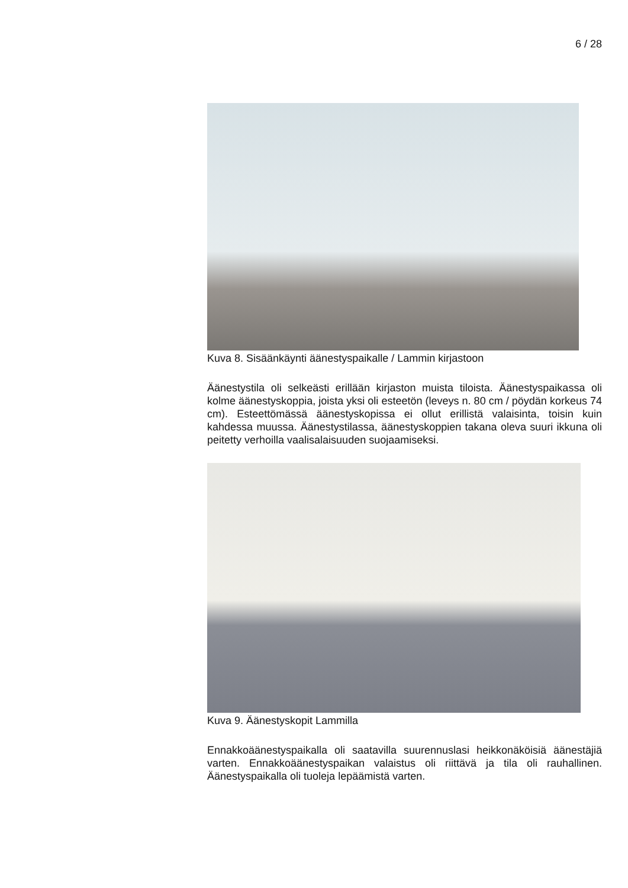6 / 28
Kuva 8. Sisäänkäynti äänestyspaikalle / Lammin kirjastoon
Äänestystila oli selkeästi erillään kirjaston muista tiloista. Äänestyspai­kassa oli kolme äänestyskoppia, joista yksi oli esteetön (leveys n. 80 cm / pöydän korkeus 74 cm). Esteettömässä äänestyskopissa ei ollut erillistä valaisinta, toisin kuin kahdessa muussa. Äänestystilassa, ää­nestyskoppien takana oleva suuri ikkuna oli peitetty verhoilla vaalisalai­suuden suojaamiseksi.
Kuva 9. Äänestyskopit Lammilla
Ennakkoäänestyspaikalla oli saatavilla suurennuslasi heikkonäköisiä äänestäjiä varten. Ennakkoäänestyspaikan valaistus oli riittävä ja tila oli rauhallinen. Äänestyspaikalla oli tuoleja lepäämistä varten.